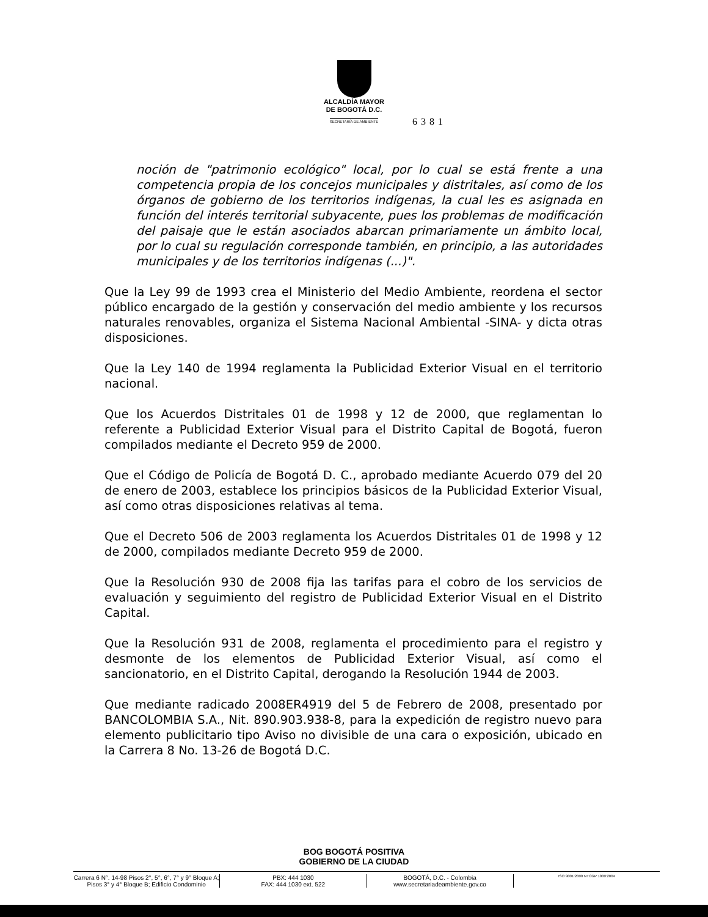ALCALDÍA MAYOR
DE BOGOTÁ D.C.
SECRETARÍA DE AMBIENTE
6381
noción de "patrimonio ecológico" local, por lo cual se está frente a una competencia propia de los concejos municipales y distritales, así como de los órganos de gobierno de los territorios indígenas, la cual les es asignada en función del interés territorial subyacente, pues los problemas de modificación del paisaje que le están asociados abarcan primariamente un ámbito local, por lo cual su regulación corresponde también, en principio, a las autoridades municipales y de los territorios indígenas (...)".
Que la Ley 99 de 1993 crea el Ministerio del Medio Ambiente, reordena el sector público encargado de la gestión y conservación del medio ambiente y los recursos naturales renovables, organiza el Sistema Nacional Ambiental -SINA- y dicta otras disposiciones.
Que la Ley 140 de 1994 reglamenta la Publicidad Exterior Visual en el territorio nacional.
Que los Acuerdos Distritales 01 de 1998 y 12 de 2000, que reglamentan lo referente a Publicidad Exterior Visual para el Distrito Capital de Bogotá, fueron compilados mediante el Decreto 959 de 2000.
Que el Código de Policía de Bogotá D. C., aprobado mediante Acuerdo 079 del 20 de enero de 2003, establece los principios básicos de la Publicidad Exterior Visual, así como otras disposiciones relativas al tema.
Que el Decreto 506 de 2003 reglamenta los Acuerdos Distritales 01 de 1998 y 12 de 2000, compilados mediante Decreto 959 de 2000.
Que la Resolución 930 de 2008 fija las tarifas para el cobro de los servicios de evaluación y seguimiento del registro de Publicidad Exterior Visual en el Distrito Capital.
Que la Resolución 931 de 2008, reglamenta el procedimiento para el registro y desmonte de los elementos de Publicidad Exterior Visual, así como el sancionatorio, en el Distrito Capital, derogando la Resolución 1944 de 2003.
Que mediante radicado 2008ER4919 del 5 de Febrero de 2008, presentado por BANCOLOMBIA S.A., Nit. 890.903.938-8, para la expedición de registro nuevo para elemento publicitario tipo Aviso no divisible de una cara o exposición, ubicado en la Carrera 8 No. 13-26 de Bogotá D.C.
BOG BOGOTÁ POSITIVA
GOBIERNO DE LA CIUDAD
Carrera 6 N°. 14-98 Pisos 2°, 5°, 6°, 7° y 9° Bloque A;
Pisos 3° y 4° Bloque B; Edificio Condominio
PBX: 444 1030
FAX: 444 1030 ext. 522
BOGOTÁ, D.C. - Colombia
www.secretariadeambiente.gov.co
ISO 9001:2000 NTCGP 1000:2004